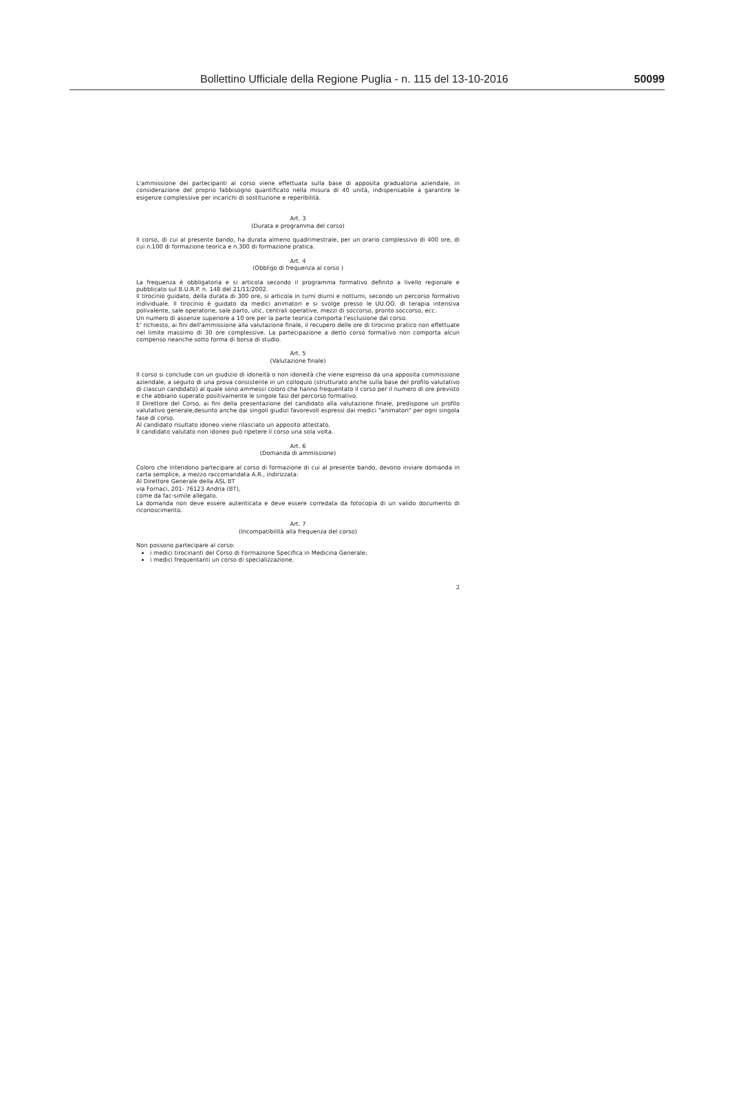Bollettino Ufficiale della Regione Puglia - n. 115 del 13-10-2016 50099
L'ammissione dei partecipanti al corso viene effettuata sulla base di apposita graduatoria aziendale, in considerazione del proprio fabbisogno quantificato nella misura di 40 unità, indispensabile a garantire le esigenze complessive per incarichi di sostituzione e reperibilità.
Art. 3
(Durata e programma del corso)
Il corso, di cui al presente bando, ha durata almeno quadrimestrale, per un orario complessivo di 400 ore, di cui n.100 di formazione teorica e n.300 di formazione pratica.
Art. 4
(Obbligo di frequenza al corso )
La frequenza è obbligatoria e si articola secondo il programma formativo definito a livello regionale e pubblicato sul B.U.R.P. n. 148 del 21/11/2002.
Il tirocinio guidato, della durata di 300 ore, si articola in turni diurni e notturni, secondo un percorso formativo individuale. Il tirocinio è guidato da medici animatori e si svolge presso le UU.OO. di terapia intensiva polivalente, sale operatorie, sale parto, utic, centrali operative, mezzi di soccorso, pronto soccorso, ecc.
Un numero di assenze superiore a 10 ore per la parte teorica comporta l'esclusione dal corso.
E' richiesto, ai fini dell'ammissione alla valutazione finale, il recupero delle ore di tirocinio pratico non effettuate nel limite massimo di 30 ore complessive. La partecipazione a detto corso formativo non comporta alcun compenso neanche sotto forma di borsa di studio.
Art. 5
(Valutazione finale)
Il corso si conclude con un giudizio di idoneità o non idoneità che viene espresso da una apposita commissione aziendale, a seguito di una prova consistente in un colloquio (strutturato anche sulla base del profilo valutativo di ciascun candidato) al quale sono ammessi coloro che hanno frequentato il corso per il numero di ore previsto e che abbiano superato positivamente le singole fasi del percorso formativo.
Il Direttore del Corso, ai fini della presentazione del candidato alla valutazione finale, predispone un profilo valutativo generale,desunto anche dai singoli giudizi favorevoli espressi dai medici "animatori" per ogni singola fase di corso.
Al candidato risultato idoneo viene rilasciato un apposito attestato.
Il candidato valutato non idoneo può ripetere il corso una sola volta.
Art. 6
(Domanda di ammissione)
Coloro che intendono partecipare al corso di formazione di cui al presente bando, devono inviare domanda in carta semplice, a mezzo raccomandata A.R., indirizzata:
Al Direttore Generale della ASL BT
via Fornaci, 201- 76123 Andria (BT),
come da fac-simile allegato.
La domanda non deve essere autenticata e deve essere corredata da fotocopia di un valido documento di riconoscimento.
Art. 7
(Incompatibilità alla frequenza del corso)
Non possono partecipare al corso:
i medici tirocinanti del Corso di Formazione Specifica in Medicina Generale;
i medici frequentanti un corso di specializzazione.
2